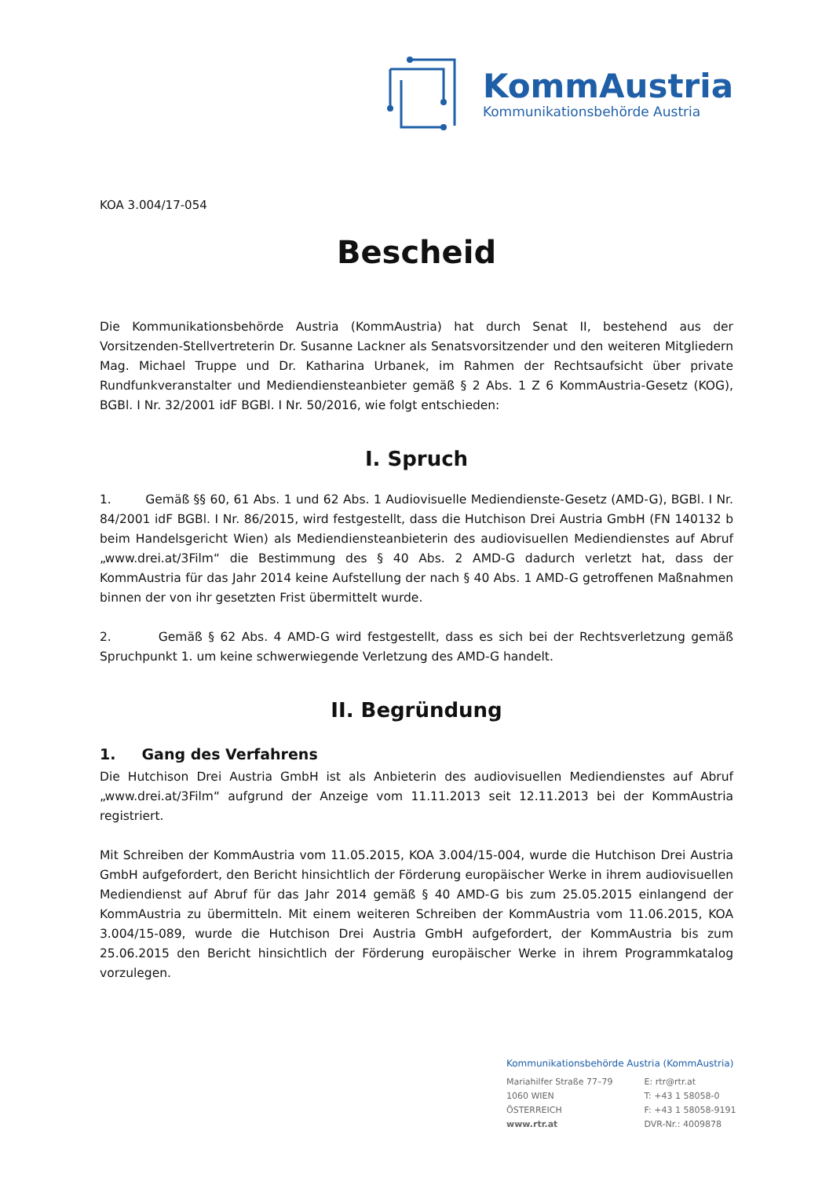KommAustria
Kommunikationsbehörde Austria
KOA 3.004/17-054
Bescheid
Die Kommunikationsbehörde Austria (KommAustria) hat durch Senat II, bestehend aus der Vorsitzenden-Stellvertreterin Dr. Susanne Lackner als Senatsvorsitzender und den weiteren Mitgliedern Mag. Michael Truppe und Dr. Katharina Urbanek, im Rahmen der Rechtsaufsicht über private Rundfunkveranstalter und Mediendiensteanbieter gemäß § 2 Abs. 1 Z 6 KommAustria-Gesetz (KOG), BGBl. I Nr. 32/2001 idF BGBl. I Nr. 50/2016, wie folgt entschieden:
I. Spruch
1. Gemäß §§ 60, 61 Abs. 1 und 62 Abs. 1 Audiovisuelle Mediendienste-Gesetz (AMD-G), BGBl. I Nr. 84/2001 idF BGBl. I Nr. 86/2015, wird festgestellt, dass die Hutchison Drei Austria GmbH (FN 140132 b beim Handelsgericht Wien) als Mediendiensteanbieterin des audiovisuellen Mediendienstes auf Abruf „www.drei.at/3Film“ die Bestimmung des § 40 Abs. 2 AMD-G dadurch verletzt hat, dass der KommAustria für das Jahr 2014 keine Aufstellung der nach § 40 Abs. 1 AMD-G getroffenen Maßnahmen binnen der von ihr gesetzten Frist übermittelt wurde.
2. Gemäß § 62 Abs. 4 AMD-G wird festgestellt, dass es sich bei der Rechtsverletzung gemäß Spruchpunkt 1. um keine schwerwiegende Verletzung des AMD-G handelt.
II. Begründung
1. Gang des Verfahrens
Die Hutchison Drei Austria GmbH ist als Anbieterin des audiovisuellen Mediendienstes auf Abruf „www.drei.at/3Film“ aufgrund der Anzeige vom 11.11.2013 seit 12.11.2013 bei der KommAustria registriert.
Mit Schreiben der KommAustria vom 11.05.2015, KOA 3.004/15-004, wurde die Hutchison Drei Austria GmbH aufgefordert, den Bericht hinsichtlich der Förderung europäischer Werke in ihrem audiovisuellen Mediendienst auf Abruf für das Jahr 2014 gemäß § 40 AMD-G bis zum 25.05.2015 einlangend der KommAustria zu übermitteln. Mit einem weiteren Schreiben der KommAustria vom 11.06.2015, KOA 3.004/15-089, wurde die Hutchison Drei Austria GmbH aufgefordert, der KommAustria bis zum 25.06.2015 den Bericht hinsichtlich der Förderung europäischer Werke in ihrem Programmkatalog vorzulegen.
Kommunikationsbehörde Austria (KommAustria)
Mariahilfer Straße 77–79
1060 WIEN
ÖSTERREICH
www.rtr.at
E: rtr@rtr.at
T: +43 1 58058-0
F: +43 1 58058-9191
DVR-Nr.: 4009878